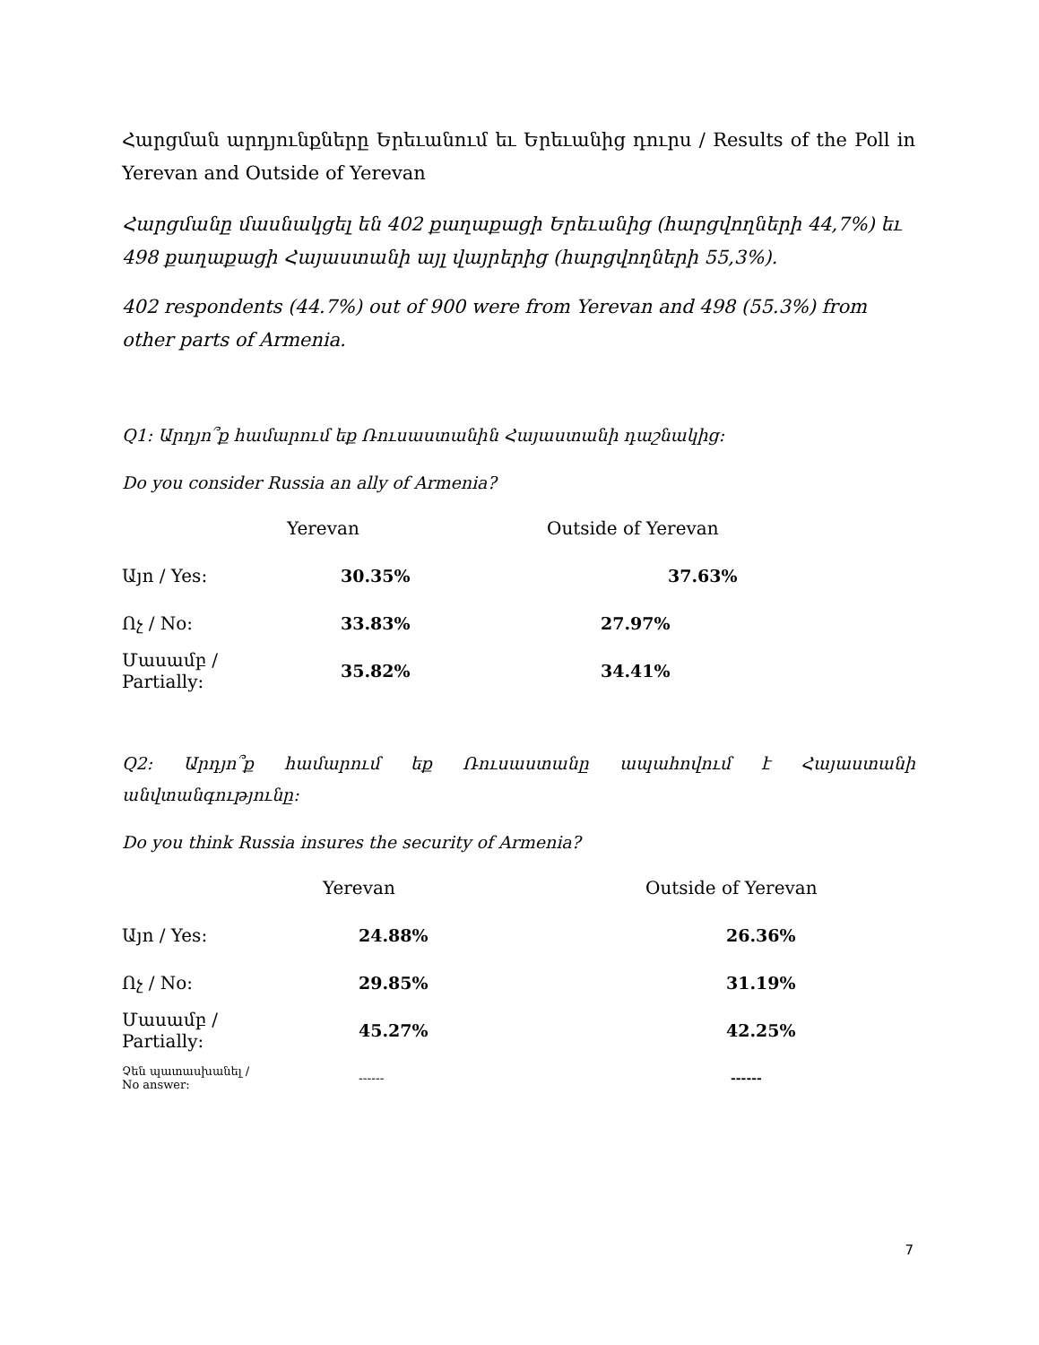Հարցման արդյունքները Երեւանում եւ Երեւանից դուրս / Results of the Poll in Yerevan and Outside of Yerevan
Հարցմանը մասնակցել են 402 քաղաքացի Երեւանից (հարցվողների 44,7%) եւ 498 քաղաքացի Հայաստանի այլ վայրերից (հարցվողների 55,3%).
402 respondents (44.7%) out of 900 were from Yerevan and 498 (55.3%) from other parts of Armenia.
Q1: Արդյո՞ք համարում եք Ռուսաստանին Հայաստանի դաշնակից:
Do you consider Russia an ally of Armenia?
| | Yerevan | Outside of Yerevan |
| --- | --- | --- |
| Այո / Yes: | 30.35% | 37.63% |
| Ոչ / No: | 33.83% | 27.97% |
| Մասամբ / Partially: | 35.82% | 34.41% |
Q2: Արդյո՞ք համարում եք Ռուսաստանը ապահովում է Հայաստանի անվտանգությունը:
Do you think Russia insures the security of Armenia?
| | Yerevan | Outside of Yerevan |
| --- | --- | --- |
| Այո / Yes: | 24.88% | 26.36% |
| Ոչ / No: | 29.85% | 31.19% |
| Մասամբ / Partially: | 45.27% | 42.25% |
| Չեն պատասխանել / No answer: | ------ | ------ |
7